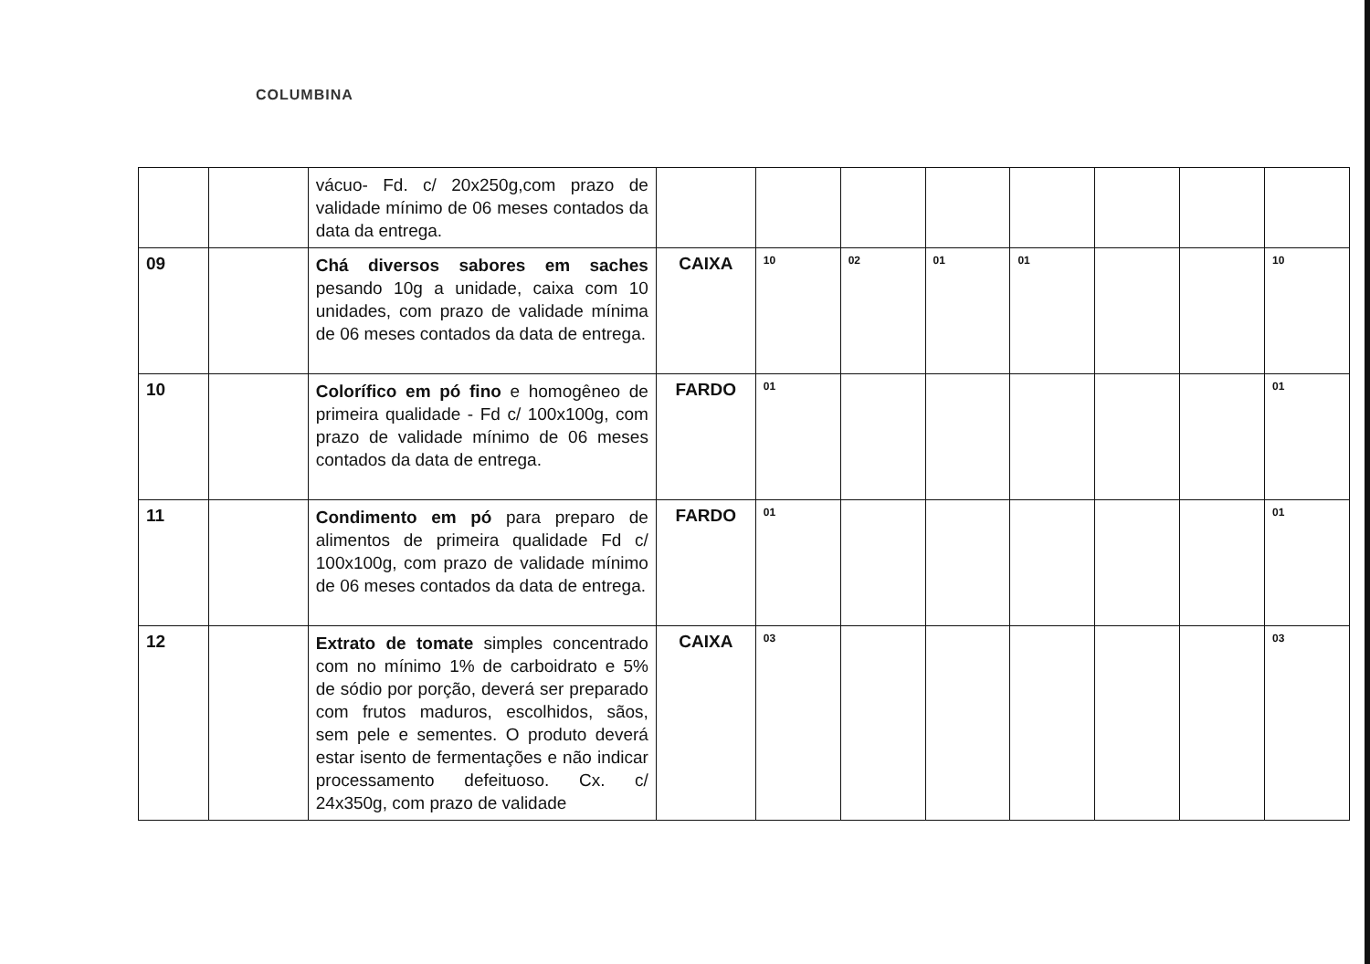COLUMBINA
| | | vácuo- Fd. c/ 20x250g,com prazo de validade mínimo de 06 meses contados da data da entrega. | | | | | | | | |
| 09 | | Chá diversos sabores em saches pesando 10g a unidade, caixa com 10 unidades, com prazo de validade mínima de 06 meses contados da data de entrega. | CAIXA | 10 | 02 | 01 | 01 | | | 10 |
| 10 | | Colorífico em pó fino e homogêneo de primeira qualidade - Fd c/ 100x100g, com prazo de validade mínimo de 06 meses contados da data de entrega. | FARDO | 01 | | | | | | 01 |
| 11 | | Condimento em pó para preparo de alimentos de primeira qualidade Fd c/ 100x100g, com prazo de validade mínimo de 06 meses contados da data de entrega. | FARDO | 01 | | | | | | 01 |
| 12 | | Extrato de tomate simples concentrado com no mínimo 1% de carboidrato e 5% de sódio por porção, deverá ser preparado com frutos maduros, escolhidos, sãos, sem pele e sementes. O produto deverá estar isento de fermentações e não indicar processamento defeituoso. Cx. c/ 24x350g, com prazo de validade | CAIXA | 03 | | | | | | 03 |